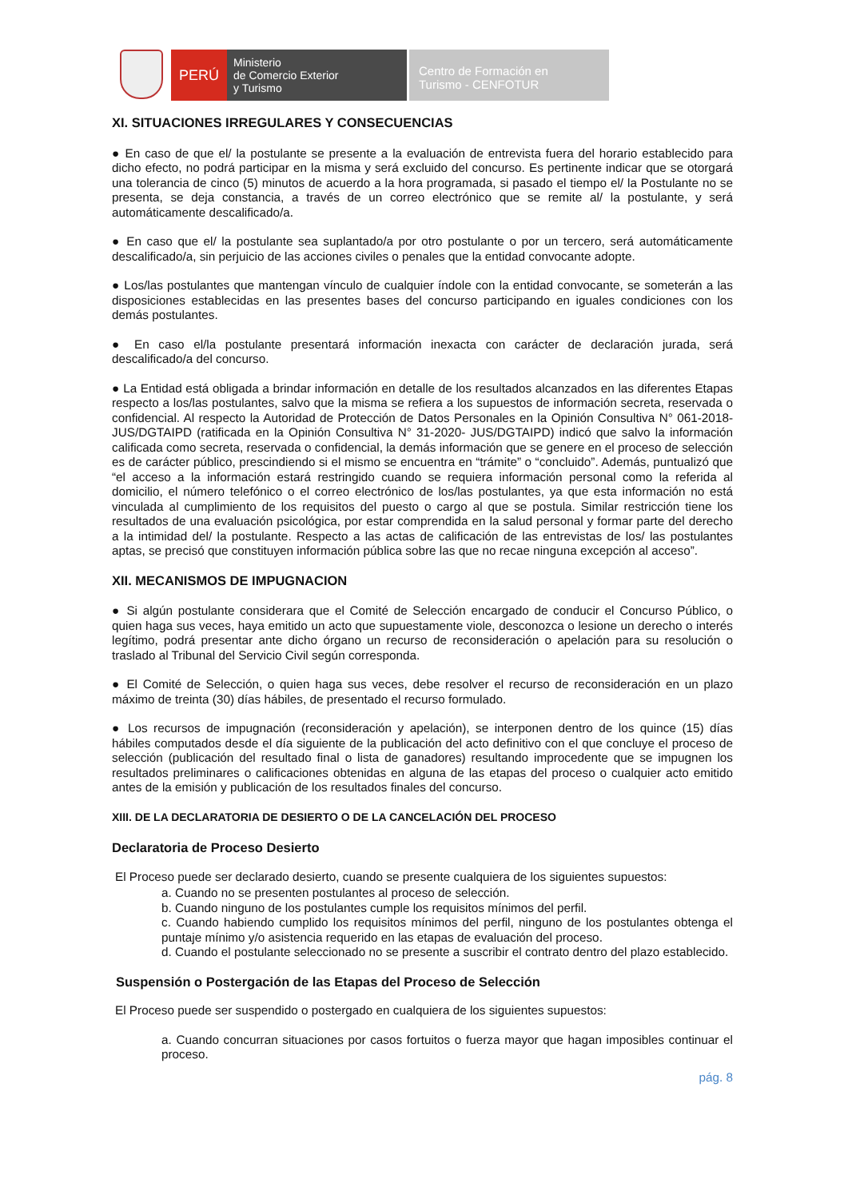PERÚ
Ministerio
de Comercio Exterior
y Turismo
Centro de Formación en
Turismo - CENFOTUR
XI. SITUACIONES IRREGULARES Y CONSECUENCIAS
● En caso de que el/ la postulante se presente a la evaluación de entrevista fuera del horario establecido para dicho efecto, no podrá participar en la misma y será excluido del concurso. Es pertinente indicar que se otorgará una tolerancia de cinco (5) minutos de acuerdo a la hora programada, si pasado el tiempo el/ la Postulante no se presenta, se deja constancia, a través de un correo electrónico que se remite al/ la postulante, y será automáticamente descalificado/a.
● En caso que el/ la postulante sea suplantado/a por otro postulante o por un tercero, será automáticamente descalificado/a, sin perjuicio de las acciones civiles o penales que la entidad convocante adopte.
● Los/las postulantes que mantengan vínculo de cualquier índole con la entidad convocante, se someterán a las disposiciones establecidas en las presentes bases del concurso participando en iguales condiciones con los demás postulantes.
● En caso el/la postulante presentará información inexacta con carácter de declaración jurada, será descalificado/a del concurso.
● La Entidad está obligada a brindar información en detalle de los resultados alcanzados en las diferentes Etapas respecto a los/las postulantes, salvo que la misma se refiera a los supuestos de información secreta, reservada o confidencial. Al respecto la Autoridad de Protección de Datos Personales en la Opinión Consultiva N° 061-2018-JUS/DGTAIPD (ratificada en la Opinión Consultiva N° 31-2020- JUS/DGTAIPD) indicó que salvo la información calificada como secreta, reservada o confidencial, la demás información que se genere en el proceso de selección es de carácter público, prescindiendo si el mismo se encuentra en “trámite” o “concluido”. Además, puntualizó que “el acceso a la información estará restringido cuando se requiera información personal como la referida al domicilio, el número telefónico o el correo electrónico de los/las postulantes, ya que esta información no está vinculada al cumplimiento de los requisitos del puesto o cargo al que se postula. Similar restricción tiene los resultados de una evaluación psicológica, por estar comprendida en la salud personal y formar parte del derecho a la intimidad del/ la postulante. Respecto a las actas de calificación de las entrevistas de los/ las postulantes aptas, se precisó que constituyen información pública sobre las que no recae ninguna excepción al acceso”.
XII. MECANISMOS DE IMPUGNACION
● Si algún postulante considerara que el Comité de Selección encargado de conducir el Concurso Público, o quien haga sus veces, haya emitido un acto que supuestamente viole, desconozca o lesione un derecho o interés legítimo, podrá presentar ante dicho órgano un recurso de reconsideración o apelación para su resolución o traslado al Tribunal del Servicio Civil según corresponda.
● El Comité de Selección, o quien haga sus veces, debe resolver el recurso de reconsideración en un plazo máximo de treinta (30) días hábiles, de presentado el recurso formulado.
● Los recursos de impugnación (reconsideración y apelación), se interponen dentro de los quince (15) días hábiles computados desde el día siguiente de la publicación del acto definitivo con el que concluye el proceso de selección (publicación del resultado final o lista de ganadores) resultando improcedente que se impugnen los resultados preliminares o calificaciones obtenidas en alguna de las etapas del proceso o cualquier acto emitido antes de la emisión y publicación de los resultados finales del concurso.
XIII. DE LA DECLARATORIA DE DESIERTO O DE LA CANCELACIÓN DEL PROCESO
Declaratoria de Proceso Desierto
El Proceso puede ser declarado desierto, cuando se presente cualquiera de los siguientes supuestos:
a. Cuando no se presenten postulantes al proceso de selección.
b. Cuando ninguno de los postulantes cumple los requisitos mínimos del perfil.
c. Cuando habiendo cumplido los requisitos mínimos del perfil, ninguno de los postulantes obtenga el puntaje mínimo y/o asistencia requerido en las etapas de evaluación del proceso.
d. Cuando el postulante seleccionado no se presente a suscribir el contrato dentro del plazo establecido.
Suspensión o Postergación de las Etapas del Proceso de Selección
El Proceso puede ser suspendido o postergado en cualquiera de los siguientes supuestos:
a. Cuando concurran situaciones por casos fortuitos o fuerza mayor que hagan imposibles continuar el proceso.
pág. 8